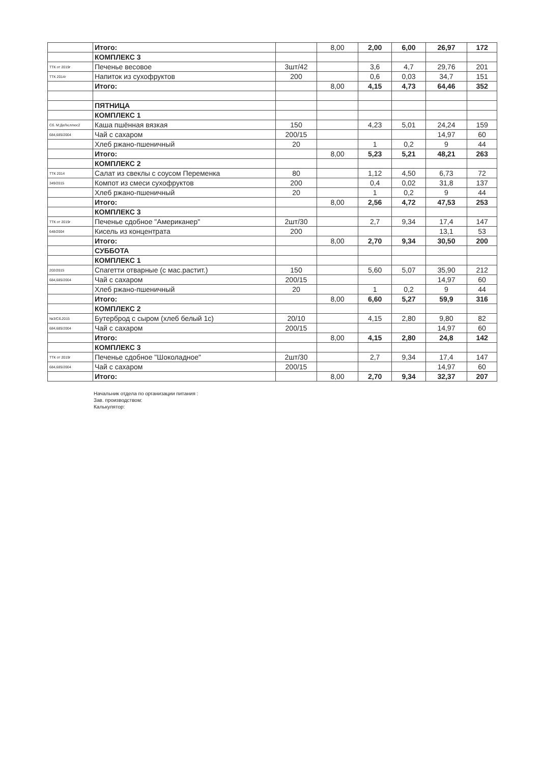| | Итого: | | 8,00 | 2,00 | 6,00 | 26,97 | 172 |
| | КОМПЛЕКС 3 | | | | | | |
| ТТК от 2019г | Печенье весовое | 3шт/42 | | 3,6 | 4,7 | 29,76 | 201 |
| ТТК 2014г | Напиток из сухофруктов | 200 | | 0,6 | 0,03 | 34,7 | 151 |
| | Итого: | | 8,00 | 4,15 | 4,73 | 64,46 | 352 |
| | ПЯТНИЦА | | | | | | |
| | КОМПЛЕКС 1 | | | | | | |
| Сб. М:ДеЛи,плюс2 | Каша пшённая вязкая | 150 | | 4,23 | 5,01 | 24,24 | 159 |
| 684,685/2004 | Чай с сахаром | 200/15 | | | | 14,97 | 60 |
| | Хлеб ржано-пшеничный | 20 | | 1 | 0,2 | 9 | 44 |
| | Итого: | | 8,00 | 5,23 | 5,21 | 48,21 | 263 |
| | КОМПЛЕКС 2 | | | | | | |
| ТТК 2014 | Салат из свеклы с соусом Переменка | 80 | | 1,12 | 4,50 | 6,73 | 72 |
| 349/2015 | Компот из смеси сухофруктов | 200 | | 0,4 | 0,02 | 31,8 | 137 |
| | Хлеб ржано-пшеничный | 20 | | 1 | 0,2 | 9 | 44 |
| | Итого: | | 8,00 | 2,56 | 4,72 | 47,53 | 253 |
| | КОМПЛЕКС 3 | | | | | | |
| ТТК от 2019г | Печенье сдобное "Американер" | 2шт/30 | | 2,7 | 9,34 | 17,4 | 147 |
| 648/2004 | Кисель из концентрата | 200 | | | | 13,1 | 53 |
| | Итого: | | 8,00 | 2,70 | 9,34 | 30,50 | 200 |
| | СУББОТА | | | | | | |
| | КОМПЛЕКС 1 | | | | | | |
| 202/2015 | Спагетти отварные (с мас.растит.) | 150 | | 5,60 | 5,07 | 35,90 | 212 |
| 684,685/2004 | Чай с сахаром | 200/15 | | | | 14,97 | 60 |
| | Хлеб ржано-пшеничный | 20 | | 1 | 0,2 | 9 | 44 |
| | Итого: | | 8,00 | 6,60 | 5,27 | 59,9 | 316 |
| | КОМПЛЕКС 2 | | | | | | |
| №3/Сб.2015 | Бутерброд с сыром (хлеб белый 1с) | 20/10 | | 4,15 | 2,80 | 9,80 | 82 |
| 684,685/2004 | Чай с сахаром | 200/15 | | | | 14,97 | 60 |
| | Итого: | | 8,00 | 4,15 | 2,80 | 24,8 | 142 |
| | КОМПЛЕКС 3 | | | | | | |
| ТТК от 2019г | Печенье сдобное "Шоколадное" | 2шт/30 | | 2,7 | 9,34 | 17,4 | 147 |
| 684,685/2004 | Чай с сахаром | 200/15 | | | | 14,97 | 60 |
| | Итого: | | 8,00 | 2,70 | 9,34 | 32,37 | 207 |
Начальник отдела по организации питания :
Зав. производством:
Калькулятор: